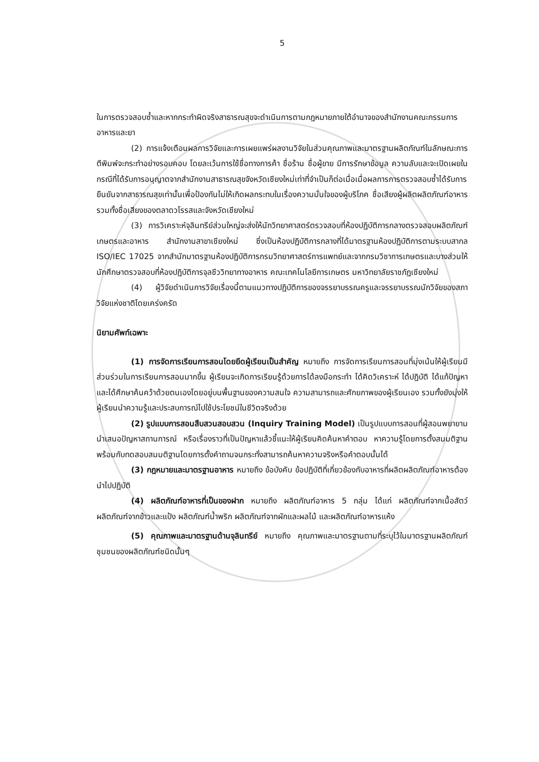5
ในการตรวจสอบซ้ำและหากกระทำผิดจริงสาธารณสุขจะดำเนินการตามกฎหมายภายใต้อำนาจของสำนักงานคณะกรรมการอาหารและยา
(2) การแจ้งเตือนผลการวิจัยและการเผยแพร่ผลงานวิจัยในส่วนคุณภาพและมาตรฐานผลิตภัณฑ์ในลักษณะการตีพิมพ์จะกระทำอย่างรอบคอบ โดยละเว้นการใช้ชื่อทางการค้า ชื่อร้าน ชื่อผู้ขาย มีการรักษาข้อมูล ความลับและจะเปิดเผยในกรณีที่ได้รับการอนุญาตจากสำนักงานสาธารณสุขจังหวัดเชียงใหม่เท่าที่จำเป็นก็ต่อเมื่อเมื่อผลการการตรวจสอบซ้ำได้รับการยืนยันจากสาธารณสุขเท่านั้นเพื่อป้องกันไม่ให้เกิดผลกระทบในเรื่องความมั่นใจของผู้บริโภค ชื่อเสียงผู้ผลิตผลิตภัณฑ์อาหาร รวมทั้งชื่อเสียงของตลาดวโรรสและจังหวัดเชียงใหม่
(3) การวิเคราะห์จุลินทรีย์ส่วนใหญ่จะส่งให้นักวิทยาศาสตร์ตรวจสอบที่ห้องปฏิบัติการกลางตรวจสอบผลิตภัณฑ์เกษตรและอาหาร สำนักงานสาขาเชียงใหม่ ซึ่งเป็นห้องปฏิบัติการกลางที่ได้มาตรฐานห้องปฏิบัติการตามระบบสากล ISO/IEC 17025 จากสำนักมาตรฐานห้องปฏิบัติการกรมวิทยาศาสตร์การแพทย์และจากกรมวิชาการเกษตรและบางส่วนให้นักศึกษาตรวจสอบที่ห้องปฏิบัติการจุลชีววิทยาทางอาหาร คณะเทคโนโลยีการเกษตร มหาวิทยาลัยราชภัฏเชียงใหม่
(4) ผู้วิจัยดำเนินการวิจัยเรื่องนี้ตามแนวทางปฏิบัติการของจรรยาบรรณครูและจรรยาบรรณนักวิจัยของสภาวิจัยแห่งชาติโดยเคร่งครัด
นิยามศัพท์เฉพาะ
(1) การจัดการเรียนการสอนโดยยึดผู้เรียนเป็นสำคัญ หมายถึง การจัดการเรียนการสอนที่มุ่งเน้นให้ผู้เรียนมีส่วนร่วมในการเรียนการสอนมากขึ้น ผู้เรียนจะเกิดการเรียนรู้ด้วยการได้ลงมือกระทำ ได้คิดวิเคราะห์ ได้ปฏิบัติ ได้แก้ปัญหาและได้ศึกษาค้นคว้าด้วยตนเองโดยอยู่บนพื้นฐานของความสนใจ ความสามารถและศักยภาพของผู้เรียนเอง รวมทั้งยังมุ่งให้ผู้เรียนนำความรู้และประสบการณ์ไปใช้ประโยชน์ในชีวิตจริงด้วย
(2) รูปแบบการสอนสืบสวนสอบสวน (Inquiry Training Model) เป็นรูปแบบการสอนที่ผู้สอนพยายามนำเสนอปัญหาสถานการณ์ หรือเรื่องราวที่เป็นปัญหาแล้วชี้แนะให้ผู้เรียนคิดค้นหาคำตอบ หาความรู้โดยการตั้งสมมติฐานพร้อมกับทดสอบสมมติฐานโดยการตั้งคำถามจนกระทั่งสามารถค้นหาความจริงหรือคำตอบนั้นได้
(3) กฎหมายและมาตรฐานอาหาร หมายถึง ข้อบังคับ ข้อปฏิบัติที่เกี่ยวข้องกับอาหารที่ผลิตผลิตภัณฑ์อาหารต้องนำไปปฏิบัติ
(4) ผลิตภัณฑ์อาหารที่เป็นของฝาก หมายถึง ผลิตภัณฑ์อาหาร 5 กลุ่ม ได้แก่ ผลิตภัณฑ์จากเนื้อสัตว์ ผลิตภัณฑ์จากข้าวและแป้ง ผลิตภัณฑ์น้ำพริก ผลิตภัณฑ์จากผักและผลไม้ และผลิตภัณฑ์อาหารแห้ง
(5) คุณภาพและมาตรฐานด้านจุลินทรีย์ หมายถึง คุณภาพและมาตรฐานตามที่ระบุไว้ในมาตรฐานผลิตภัณฑ์ชุมชนของผลิตภัณฑ์ชนิดนั้นๆ